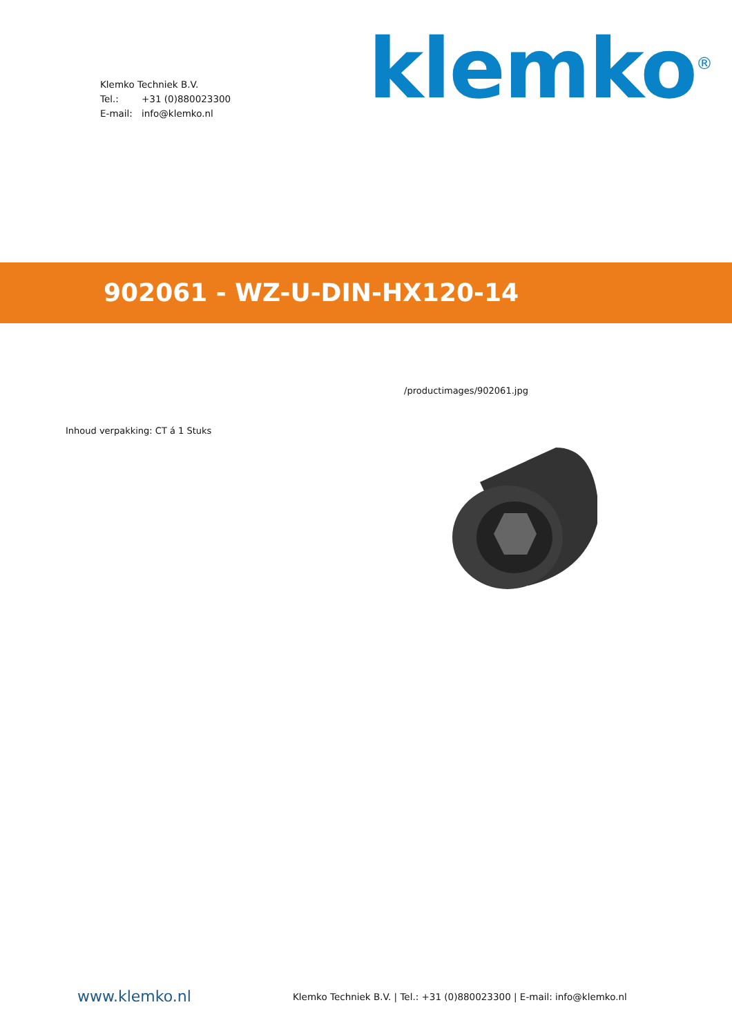Klemko Techniek B.V.
Tel.: +31 (0)880023300
E-mail: info@klemko.nl
klemko<sup>®</sup>
902061 - WZ-U-DIN-HX120-14
Inhoud verpakking: CT á 1 Stuks
/productimages/902061.jpg
www.klemko.nl
Klemko Techniek B.V. | Tel.: +31 (0)880023300 | E-mail: info@klemko.nl